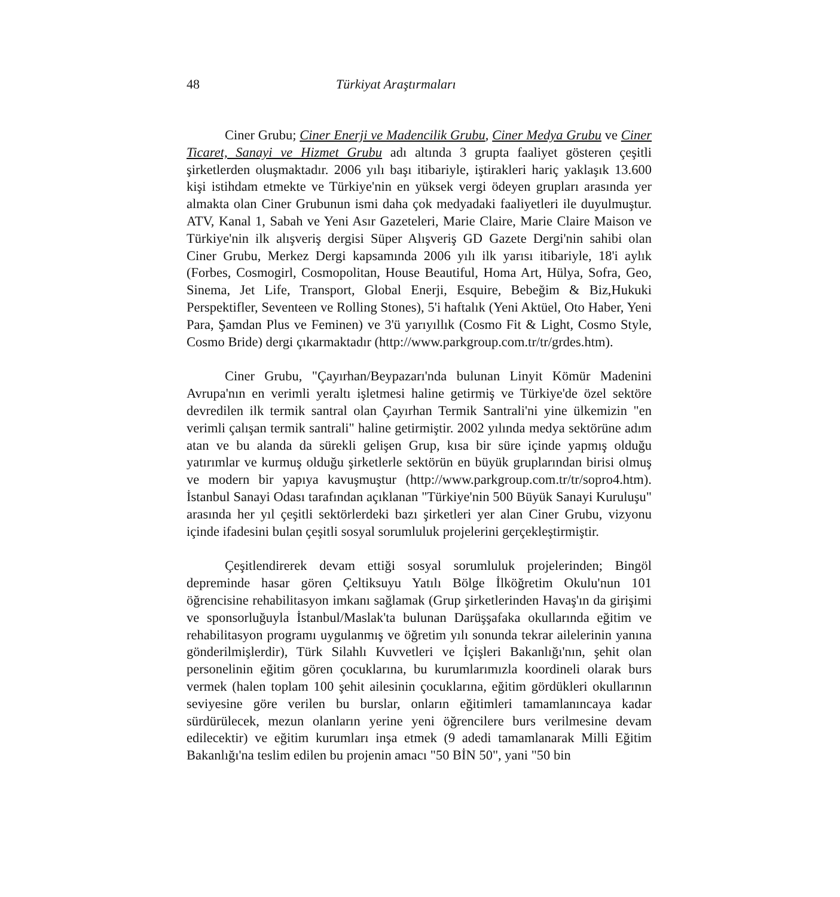48 Türkiyat Araştırmaları
Ciner Grubu; Ciner Enerji ve Madencilik Grubu, Ciner Medya Grubu ve Ciner Ticaret, Sanayi ve Hizmet Grubu adı altında 3 grupta faaliyet gösteren çeşitli şirketlerden oluşmaktadır. 2006 yılı başı itibariyle, iştirakleri hariç yaklaşık 13.600 kişi istihdam etmekte ve Türkiye'nin en yüksek vergi ödeyen grupları arasında yer almakta olan Ciner Grubunun ismi daha çok medyadaki faaliyetleri ile duyulmuştur. ATV, Kanal 1, Sabah ve Yeni Asır Gazeteleri, Marie Claire, Marie Claire Maison ve Türkiye'nin ilk alışveriş dergisi Süper Alışveriş GD Gazete Dergi'nin sahibi olan Ciner Grubu, Merkez Dergi kapsamında 2006 yılı ilk yarısı itibariyle, 18'i aylık (Forbes, Cosmogirl, Cosmopolitan, House Beautiful, Homa Art, Hülya, Sofra, Geo, Sinema, Jet Life, Transport, Global Enerji, Esquire, Bebeğim & Biz,Hukuki Perspektifler, Seventeen ve Rolling Stones), 5'i haftalık (Yeni Aktüel, Oto Haber, Yeni Para, Şamdan Plus ve Feminen) ve 3'ü yarıyıllık (Cosmo Fit & Light, Cosmo Style, Cosmo Bride) dergi çıkarmaktadır (http://www.parkgroup.com.tr/tr/grdes.htm).
Ciner Grubu, "Çayırhan/Beypazarı'nda bulunan Linyit Kömür Madenini Avrupa'nın en verimli yeraltı işletmesi haline getirmiş ve Türkiye'de özel sektöre devredilen ilk termik santral olan Çayırhan Termik Santrali'ni yine ülkemizin "en verimli çalışan termik santrali" haline getirmiştir. 2002 yılında medya sektörüne adım atan ve bu alanda da sürekli gelişen Grup, kısa bir süre içinde yapmış olduğu yatırımlar ve kurmuş olduğu şirketlerle sektörün en büyük gruplarından birisi olmuş ve modern bir yapıya kavuşmuştur (http://www.parkgroup.com.tr/tr/sopro4.htm). İstanbul Sanayi Odası tarafından açıklanan "Türkiye'nin 500 Büyük Sanayi Kuruluşu" arasında her yıl çeşitli sektörlerdeki bazı şirketleri yer alan Ciner Grubu, vizyonu içinde ifadesini bulan çeşitli sosyal sorumluluk projelerini gerçekleştirmiştir.
Çeşitlendirerek devam ettiği sosyal sorumluluk projelerinden; Bingöl depreminde hasar gören Çeltiksuyu Yatılı Bölge İlköğretim Okulu'nun 101 öğrencisine rehabilitasyon imkanı sağlamak (Grup şirketlerinden Havaş'ın da girişimi ve sponsorluğuyla İstanbul/Maslak'ta bulunan Darüşşafaka okullarında eğitim ve rehabilitasyon programı uygulanmış ve öğretim yılı sonunda tekrar ailelerinin yanına gönderilmişlerdir), Türk Silahlı Kuvvetleri ve İçişleri Bakanlığı'nın, şehit olan personelinin eğitim gören çocuklarına, bu kurumlarımızla koordineli olarak burs vermek (halen toplam 100 şehit ailesinin çocuklarına, eğitim gördükleri okullarının seviyesine göre verilen bu burslar, onların eğitimleri tamamlanıncaya kadar sürdürülecek, mezun olanların yerine yeni öğrencilere burs verilmesine devam edilecektir) ve eğitim kurumları inşa etmek (9 adedi tamamlanarak Milli Eğitim Bakanlığı'na teslim edilen bu projenin amacı "50 BİN 50", yani "50 bin